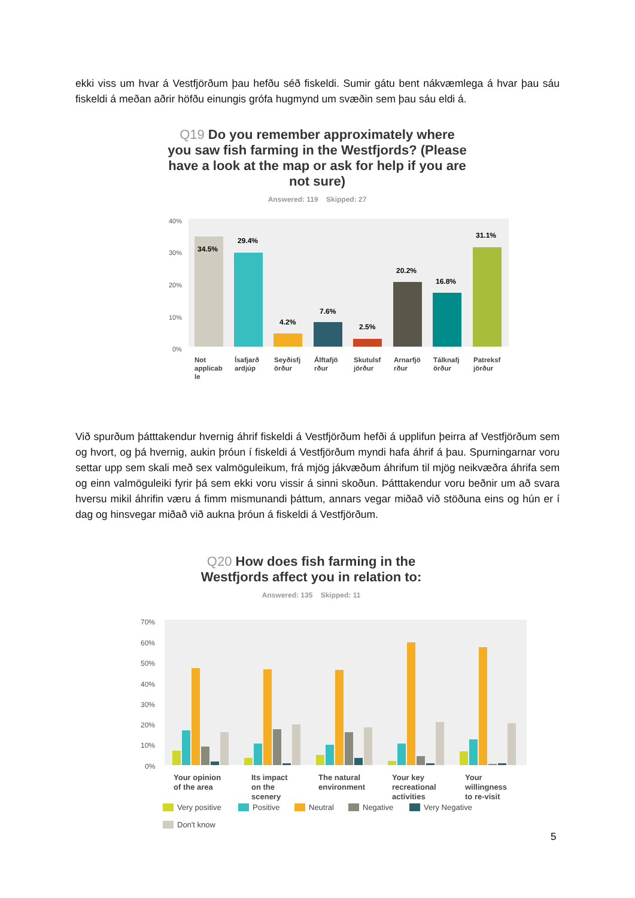ekki viss um hvar á Vestfjörðum þau hefðu séð fiskeldi. Sumir gátu bent nákvæmlega á hvar þau sáu fiskeldi á meðan aðrir höfðu einungis grófa hugmynd um svæðin sem þau sáu eldi á.
Q19 Do you remember approximately where you saw fish farming in the Westfjords? (Please have a look at the map or ask for help if you are not sure)
Answered: 119 Skipped: 27
40%
30%
20%
10%
0%
34.5%
29.4%
4.2%
7.6%
2.5%
20.2%
16.8%
31.1%
Not
applicab
le
Ísafjarð
ardjúp
Seyðisfj
örður
Álftafjö
rður
Skutulsf
jörður
Arnarfjö
rður
Tálknafj
örður
Patreksf
jörður
Við spurðum þátttakendur hvernig áhrif fiskeldi á Vestfjörðum hefði á upplifun þeirra af Vestfjörðum sem og hvort, og þá hvernig, aukin þróun í fiskeldi á Vestfjörðum myndi hafa áhrif á þau. Spurningarnar voru settar upp sem skali með sex valmöguleikum, frá mjög jákvæðum áhrifum til mjög neikvæðra áhrifa sem og einn valmöguleiki fyrir þá sem ekki voru vissir á sinni skoðun. Þátttakendur voru beðnir um að svara hversu mikil áhrifin væru á fimm mismunandi þáttum, annars vegar miðað við stöðuna eins og hún er í dag og hinsvegar miðað við aukna þróun á fiskeldi á Vestfjörðum.
Q20 How does fish farming in the Westfjords affect you in relation to:
Answered: 135 Skipped: 11
70%
60%
50%
40%
30%
20%
10%
0%
Your opinion
of the area
Its impact
on the
scenery
The natural
environment
Your key
recreational
activities
Your
willingness
to re-visit
Very positive
Positive
Neutral
Negative
Very Negative
Don't know
5